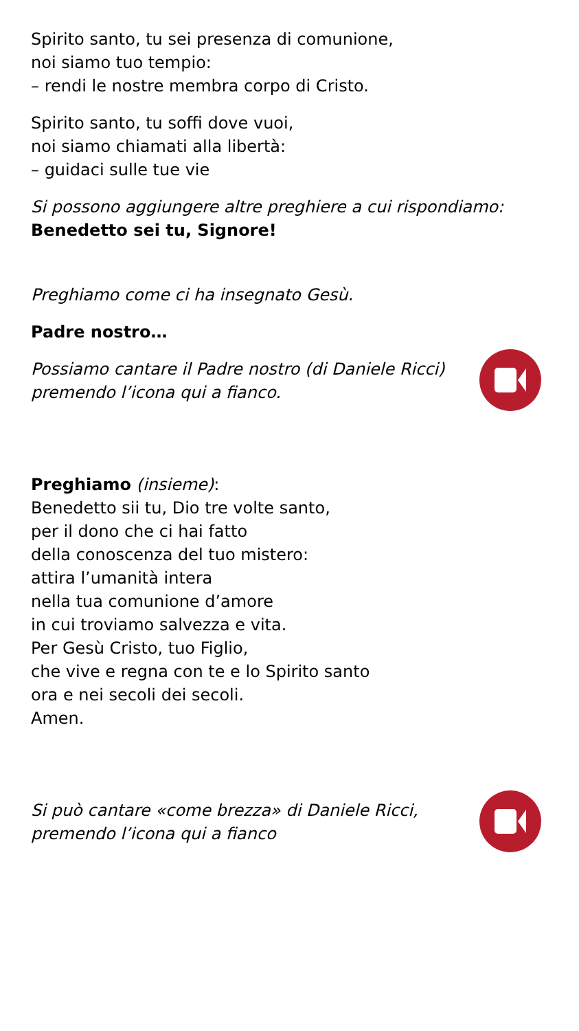Spirito santo, tu sei presenza di comunione,
noi siamo tuo tempio:
– rendi le nostre membra corpo di Cristo.
Spirito santo, tu soffi dove vuoi,
noi siamo chiamati alla libertà:
– guidaci sulle tue vie
Si possono aggiungere altre preghiere a cui rispondiamo:
Benedetto sei tu, Signore!
Preghiamo come ci ha insegnato Gesù.
Padre nostro…
Possiamo cantare il Padre nostro (di Daniele Ricci)
premendo l’icona qui a fianco.
Preghiamo (insieme):
Benedetto sii tu, Dio tre volte santo,
per il dono che ci hai fatto
della conoscenza del tuo mistero:
attira l’umanità intera
nella tua comunione d’amore
in cui troviamo salvezza e vita.
Per Gesù Cristo, tuo Figlio,
che vive e regna con te e lo Spirito santo
ora e nei secoli dei secoli.
Amen.
Si può cantare «come brezza» di Daniele Ricci,
premendo l’icona qui a fianco